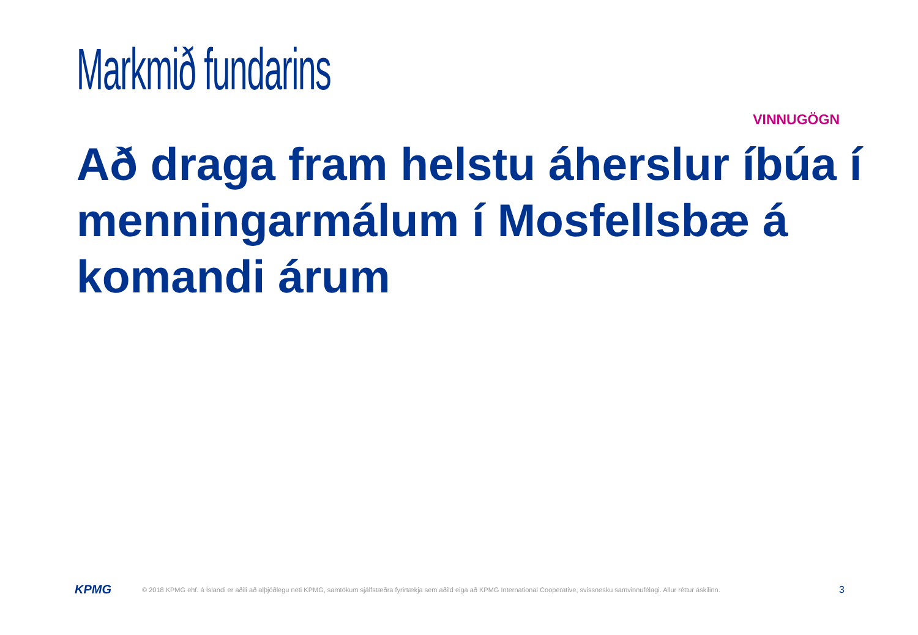Markmið fundarins
VINNUGÖGN
Að draga fram helstu áherslur íbúa í menningarmálum í Mosfellsbæ á komandi árum
KPMG
© 2018 KPMG ehf. á Íslandi er aðili að alþjóðlegu neti KPMG, samtökum sjálfstæðra fyrirtækja sem aðild eiga að KPMG International Cooperative, svissnesku samvinnufélagi. Allur réttur áskilinn.
3